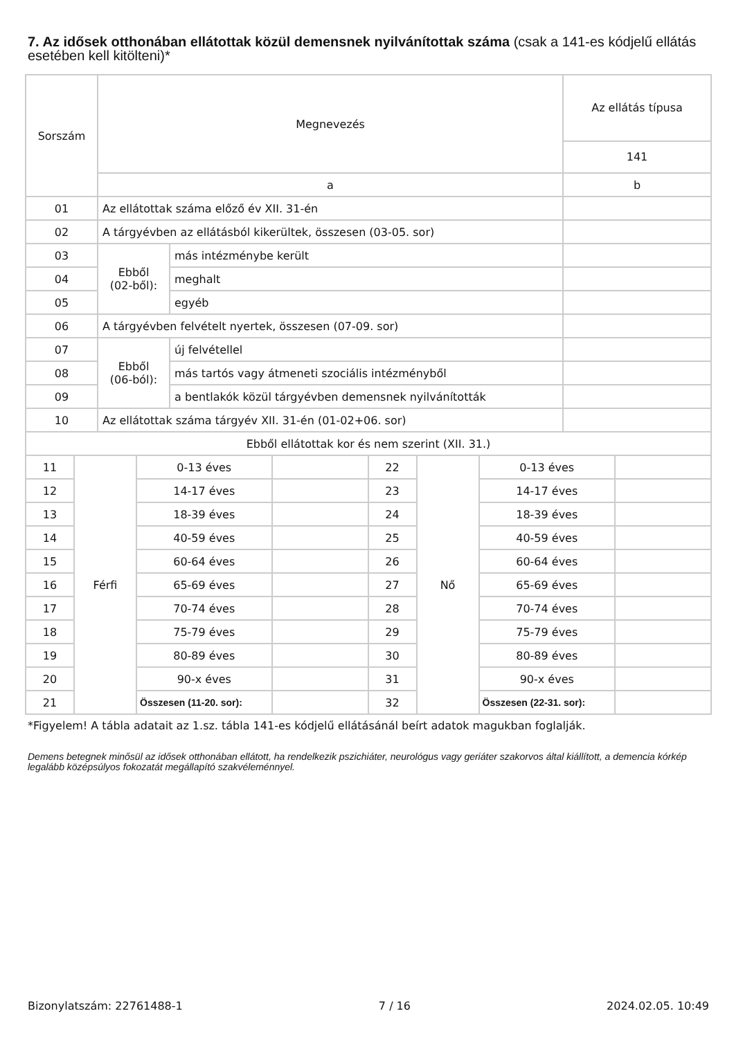7. Az idősek otthonában ellátottak közül demensnek nyilvánítottak száma (csak a 141-es kódjelű ellátás esetében kell kitölteni)*
| Sorszám | Megnevezés | | Az ellátás típusa |
| | | | 141 |
| | a | | b |
| 01 | Az ellátottak száma előző év XII. 31-én | | |
| 02 | A tárgyévben az ellátásból kikerültek, összesen (03-05. sor) | | |
| 03 | Ebből (02-ből): | más intézménybe került | |
| 04 | | meghalt | |
| 05 | | egyéb | |
| 06 | A tárgyévben felvételt nyertek, összesen (07-09. sor) | | |
| 07 | Ebből (06-ból): | új felvétellel | |
| 08 | | más tartós vagy átmeneti szociális intézményből | |
| 09 | | a bentlakók közül tárgyévben demensnek nyilvánították | |
| 10 | Az ellátottak száma tárgyév XII. 31-én (01-02+06. sor) | | |
| Ebből ellátottak kor és nem szerint (XII. 31.) | | | |
| 11 | Férfi | 0-13 éves | | 22 | Nő | 0-13 éves | |
| 12 | | 14-17 éves | | 23 | | 14-17 éves | |
| 13 | | 18-39 éves | | 24 | | 18-39 éves | |
| 14 | | 40-59 éves | | 25 | | 40-59 éves | |
| 15 | | 60-64 éves | | 26 | | 60-64 éves | |
| 16 | | 65-69 éves | | 27 | | 65-69 éves | |
| 17 | | 70-74 éves | | 28 | | 70-74 éves | |
| 18 | | 75-79 éves | | 29 | | 75-79 éves | |
| 19 | | 80-89 éves | | 30 | | 80-89 éves | |
| 20 | | 90-x éves | | 31 | | 90-x éves | |
| 21 | | Összesen (11-20. sor): | | 32 | | Összesen (22-31. sor): | |
*Figyelem! A tábla adatait az 1.sz. tábla 141-es kódjelű ellátásánál beírt adatok magukban foglalják.
Demens betegnek minősül az idősek otthonában ellátott, ha rendelkezik pszichiáter, neurológus vagy geriáter szakorvos által kiállított, a demencia kórkép legalább középsúlyos fokozatát megállapító szakvéleménnyel.
Bizonylatszám: 22761488-1 7 / 16 2024.02.05. 10:49